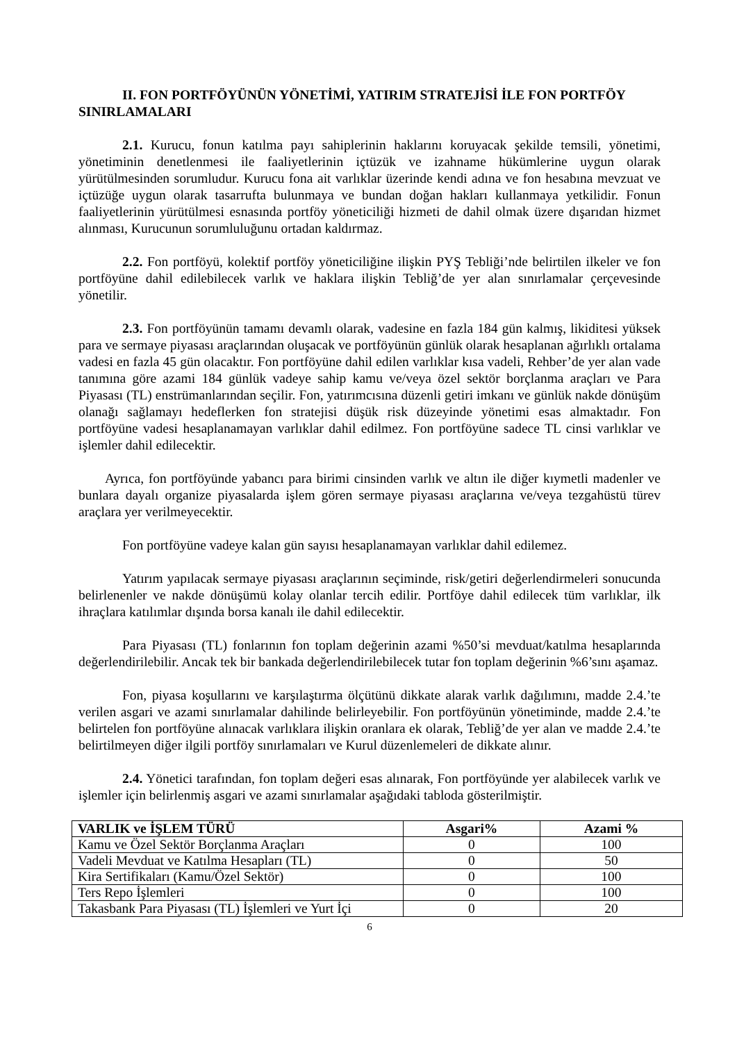II. FON PORTFÖYÜNÜN YÖNETİMİ, YATIRIM STRATEJİSİ İLE FON PORTFÖY SINIRLAMALARI
2.1. Kurucu, fonun katılma payı sahiplerinin haklarını koruyacak şekilde temsili, yönetimi, yönetiminin denetlenmesi ile faaliyetlerinin içtüzük ve izahname hükümlerine uygun olarak yürütülmesinden sorumludur. Kurucu fona ait varlıklar üzerinde kendi adına ve fon hesabına mevzuat ve içtüzüğe uygun olarak tasarrufta bulunmaya ve bundan doğan hakları kullanmaya yetkilidir. Fonun faaliyetlerinin yürütülmesi esnasında portföy yöneticiliği hizmeti de dahil olmak üzere dışarıdan hizmet alınması, Kurucunun sorumluluğunu ortadan kaldırmaz.
2.2. Fon portföyü, kolektif portföy yöneticiliğine ilişkin PYŞ Tebliği’nde belirtilen ilkeler ve fon portföyüne dahil edilebilecek varlık ve haklara ilişkin Tebliğ’de yer alan sınırlamalar çerçevesinde yönetilir.
2.3. Fon portföyünün tamamı devamlı olarak, vadesine en fazla 184 gün kalmış, likiditesi yüksek para ve sermaye piyasası araçlarından oluşacak ve portföyünün günlük olarak hesaplanan ağırlıklı ortalama vadesi en fazla 45 gün olacaktır. Fon portföyüne dahil edilen varlıklar kısa vadeli, Rehber’de yer alan vade tanımına göre azami 184 günlük vadeye sahip kamu ve/veya özel sektör borçlanma araçları ve Para Piyasası (TL) enstrümanlarından seçilir. Fon, yatırımcısına düzenli getiri imkanı ve günlük nakde dönüşüm olanağı sağlamayı hedeflerken fon stratejisi düşük risk düzeyinde yönetimi esas almaktadır. Fon portföyüne vadesi hesaplanamayan varlıklar dahil edilmez. Fon portföyüne sadece TL cinsi varlıklar ve işlemler dahil edilecektir.
Ayrıca, fon portföyünde yabancı para birimi cinsinden varlık ve altın ile diğer kıymetli madenler ve bunlara dayalı organize piyasalarda işlem gören sermaye piyasası araçlarına ve/veya tezgahüstü türev araçlara yer verilmeyecektir.
Fon portföyüne vadeye kalan gün sayısı hesaplanamayan varlıklar dahil edilemez.
Yatırım yapılacak sermaye piyasası araçlarının seçiminde, risk/getiri değerlendirmeleri sonucunda belirlenenler ve nakde dönüşümü kolay olanlar tercih edilir. Portföye dahil edilecek tüm varlıklar, ilk ihraçlara katılımlar dışında borsa kanalı ile dahil edilecektir.
Para Piyasası (TL) fonlarının fon toplam değerinin azami %50’si mevduat/katılma hesaplarında değerlendirilebilir. Ancak tek bir bankada değerlendirilebilecek tutar fon toplam değerinin %6’sını aşamaz.
Fon, piyasa koşullarını ve karşılaştırma ölçütünü dikkate alarak varlık dağılımını, madde 2.4.’te verilen asgari ve azami sınırlamalar dahilinde belirleyebilir. Fon portföyünün yönetiminde, madde 2.4.’te belirtelen fon portföyüne alınacak varlıklara ilişkin oranlara ek olarak, Tebliğ’de yer alan ve madde 2.4.’te belirtilmeyen diğer ilgili portföy sınırlamaları ve Kurul düzenlemeleri de dikkate alınır.
2.4. Yönetici tarafından, fon toplam değeri esas alınarak, Fon portföyünde yer alabilecek varlık ve işlemler için belirlenmiş asgari ve azami sınırlamalar aşağıdaki tabloda gösterilmiştir.
| VARLIK ve İŞLEM TÜRÜ | Asgari% | Azami % |
| --- | --- | --- |
| Kamu ve Özel Sektör Borçlanma Araçları | 0 | 100 |
| Vadeli Mevduat ve Katılma Hesapları (TL) | 0 | 50 |
| Kira Sertifikaları (Kamu/Özel Sektör) | 0 | 100 |
| Ters Repo İşlemleri | 0 | 100 |
| Takasbank Para Piyasası (TL) İşlemleri ve Yurt İçi | 0 | 20 |
6